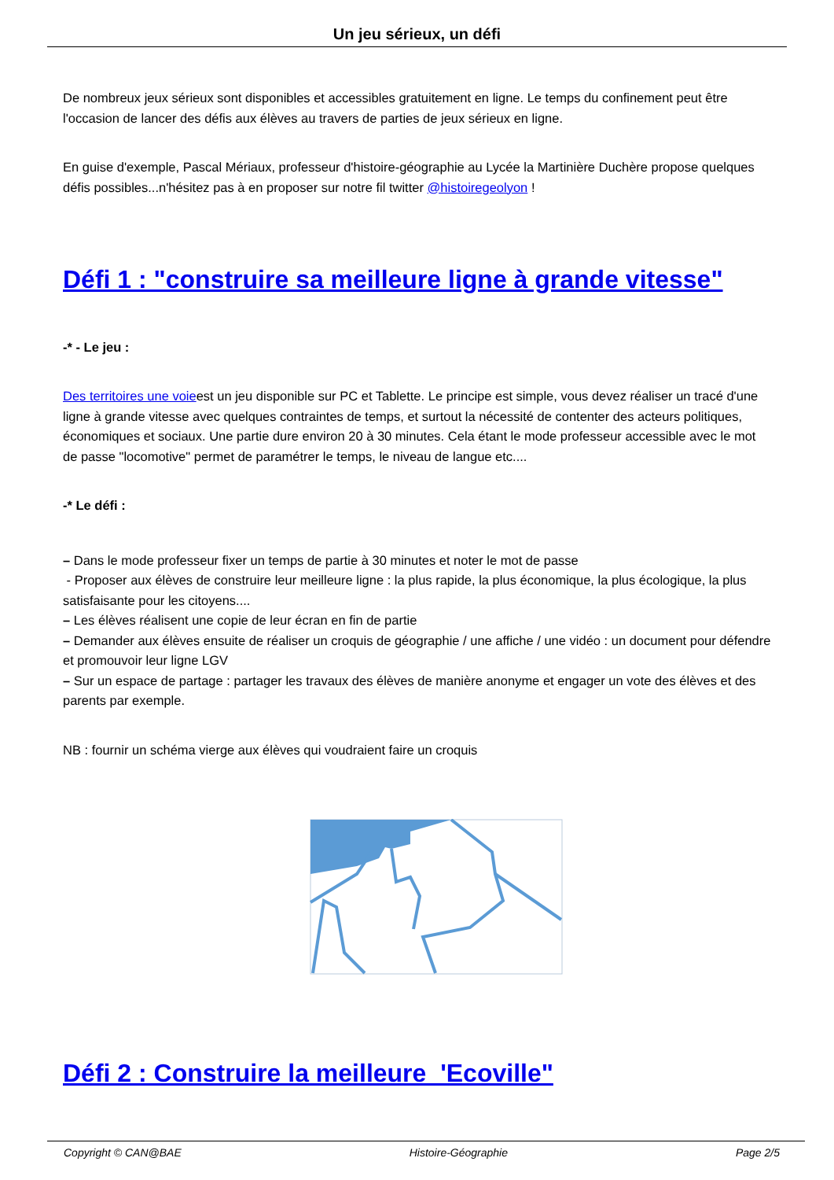Un jeu sérieux, un défi
De nombreux jeux sérieux sont disponibles et accessibles gratuitement en ligne. Le temps du confinement peut être l'occasion de lancer des défis aux élèves au travers de parties de jeux sérieux en ligne.
En guise d'exemple, Pascal Mériaux, professeur d'histoire-géographie au Lycée la Martinière Duchère propose quelques défis possibles...n'hésitez pas à en proposer sur notre fil twitter @histoiregeolyon !
Défi 1 : "construire sa meilleure ligne à grande vitesse"
-* - Le jeu :
Des territoires une voieest un jeu disponible sur PC et Tablette. Le principe est simple, vous devez réaliser un tracé d'une ligne à grande vitesse avec quelques contraintes de temps, et surtout la nécessité de contenter des acteurs politiques, économiques et sociaux. Une partie dure environ 20 à 30 minutes. Cela étant le mode professeur accessible avec le mot de passe "locomotive" permet de paramétrer le temps, le niveau de langue etc....
-* Le défi :
– Dans le mode professeur fixer un temps de partie à 30 minutes et noter le mot de passe
- Proposer aux élèves de construire leur meilleure ligne : la plus rapide, la plus économique, la plus écologique, la plus satisfaisante pour les citoyens....
– Les élèves réalisent une copie de leur écran en fin de partie
– Demander aux élèves ensuite de réaliser un croquis de géographie / une affiche / une vidéo : un document pour défendre et promouvoir leur ligne LGV
– Sur un espace de partage : partager les travaux des élèves de manière anonyme et engager un vote des élèves et des parents par exemple.
NB : fournir un schéma vierge aux élèves qui voudraient faire un croquis
Défi 2 : Construire la meilleure 'Ecoville"
Copyright © CAN@BAE Histoire-Géographie Page 2/5